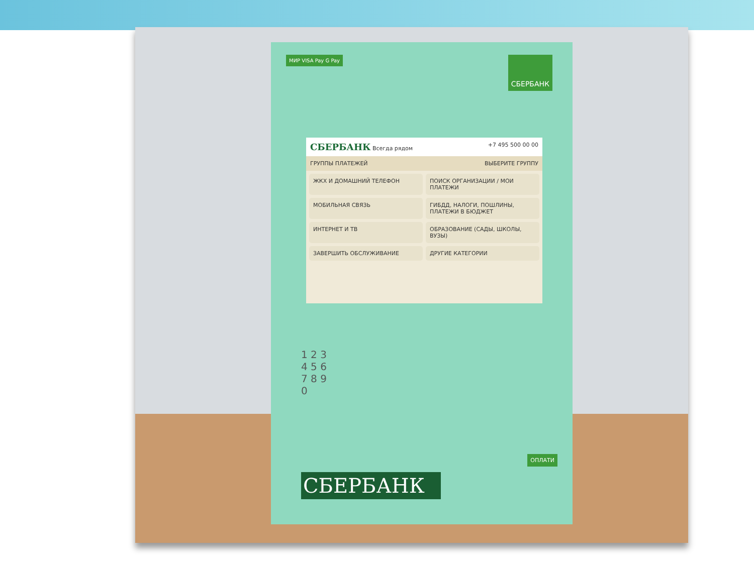МИР VISA Pay G Pay СБЕРБАНК
СБЕРБАНК Всегда рядом +7 495 500 00 00
ГРУППЫ ПЛАТЕЖЕЙ ВЫБЕРИТЕ ГРУППУ
ЖКХ И ДОМАШНИЙ ТЕЛЕФОН
ПОИСК ОРГАНИЗАЦИИ / МОИ ПЛАТЕЖИ
МОБИЛЬНАЯ СВЯЗЬ
ГИБДД, НАЛОГИ, ПОШЛИНЫ, ПЛАТЕЖИ В БЮДЖЕТ
ИНТЕРНЕТ И ТВ
ОБРАЗОВАНИЕ (САДЫ, ШКОЛЫ, ВУЗЫ)
ЗАВЕРШИТЬ ОБСЛУЖИВАНИЕ
ДРУГИЕ КАТЕГОРИИ
1 2 3
4 5 6
7 8 9
0
ОПЛАТИ
СБЕРБАНК